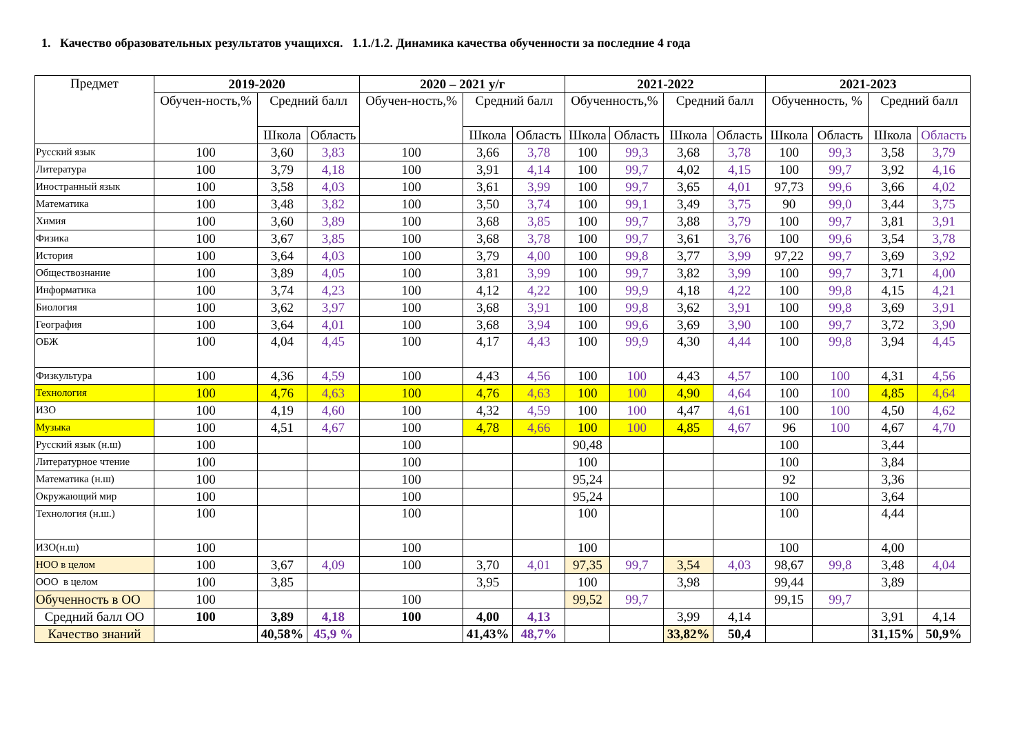1. Качество образовательных результатов учащихся. 1.1./1.2. Динамика качества обученности за последние 4 года
| Предмет | 2019-2020 | | | 2020 – 2021 у/г | | | 2021-2022 | | | | 2021-2023 | | | |
| --- | --- | --- | --- | --- | --- | --- | --- | --- | --- | --- | --- | --- | --- | --- |
| | Обучен-ность,% | Средний балл | | Обучен-ность,% | Средний балл | | Обученность,% | | Средний балл | | Обученность, % | | Средний балл | |
| | | Школа | Область | | Школа | Область | Школа | Область | Школа | Область | Школа | Область | Школа | Область |
| Русский язык | 100 | 3,60 | 3,83 | 100 | 3,66 | 3,78 | 100 | 99,3 | 3,68 | 3,78 | 100 | 99,3 | 3,58 | 3,79 |
| Литература | 100 | 3,79 | 4,18 | 100 | 3,91 | 4,14 | 100 | 99,7 | 4,02 | 4,15 | 100 | 99,7 | 3,92 | 4,16 |
| Иностранный язык | 100 | 3,58 | 4,03 | 100 | 3,61 | 3,99 | 100 | 99,7 | 3,65 | 4,01 | 97,73 | 99,6 | 3,66 | 4,02 |
| Математика | 100 | 3,48 | 3,82 | 100 | 3,50 | 3,74 | 100 | 99,1 | 3,49 | 3,75 | 90 | 99,0 | 3,44 | 3,75 |
| Химия | 100 | 3,60 | 3,89 | 100 | 3,68 | 3,85 | 100 | 99,7 | 3,88 | 3,79 | 100 | 99,7 | 3,81 | 3,91 |
| Физика | 100 | 3,67 | 3,85 | 100 | 3,68 | 3,78 | 100 | 99,7 | 3,61 | 3,76 | 100 | 99,6 | 3,54 | 3,78 |
| История | 100 | 3,64 | 4,03 | 100 | 3,79 | 4,00 | 100 | 99,8 | 3,77 | 3,99 | 97,22 | 99,7 | 3,69 | 3,92 |
| Обществознание | 100 | 3,89 | 4,05 | 100 | 3,81 | 3,99 | 100 | 99,7 | 3,82 | 3,99 | 100 | 99,7 | 3,71 | 4,00 |
| Информатика | 100 | 3,74 | 4,23 | 100 | 4,12 | 4,22 | 100 | 99,9 | 4,18 | 4,22 | 100 | 99,8 | 4,15 | 4,21 |
| Биология | 100 | 3,62 | 3,97 | 100 | 3,68 | 3,91 | 100 | 99,8 | 3,62 | 3,91 | 100 | 99,8 | 3,69 | 3,91 |
| География | 100 | 3,64 | 4,01 | 100 | 3,68 | 3,94 | 100 | 99,6 | 3,69 | 3,90 | 100 | 99,7 | 3,72 | 3,90 |
| ОБЖ | 100 | 4,04 | 4,45 | 100 | 4,17 | 4,43 | 100 | 99,9 | 4,30 | 4,44 | 100 | 99,8 | 3,94 | 4,45 |
| Физкультура | 100 | 4,36 | 4,59 | 100 | 4,43 | 4,56 | 100 | 100 | 4,43 | 4,57 | 100 | 100 | 4,31 | 4,56 |
| Технология | 100 | 4,76 | 4,63 | 100 | 4,76 | 4,63 | 100 | 100 | 4,90 | 4,64 | 100 | 100 | 4,85 | 4,64 |
| ИЗО | 100 | 4,19 | 4,60 | 100 | 4,32 | 4,59 | 100 | 100 | 4,47 | 4,61 | 100 | 100 | 4,50 | 4,62 |
| Музыка | 100 | 4,51 | 4,67 | 100 | 4,78 | 4,66 | 100 | 100 | 4,85 | 4,67 | 96 | 100 | 4,67 | 4,70 |
| Русский язык (н.ш) | 100 | | | 100 | | | 90,48 | | | | 100 | | 3,44 | |
| Литературное чтение | 100 | | | 100 | | | 100 | | | | 100 | | 3,84 | |
| Математика (н.ш) | 100 | | | 100 | | | 95,24 | | | | 92 | | 3,36 | |
| Окружающий мир | 100 | | | 100 | | | 95,24 | | | | 100 | | 3,64 | |
| Технология (н.ш.) | 100 | | | 100 | | | 100 | | | | 100 | | 4,44 | |
| ИЗО(н.ш) | 100 | | | 100 | | | 100 | | | | 100 | | 4,00 | |
| НОО в целом | 100 | 3,67 | 4,09 | 100 | 3,70 | 4,01 | 97,35 | 99,7 | 3,54 | 4,03 | 98,67 | 99,8 | 3,48 | 4,04 |
| ООО в целом | 100 | 3,85 | | | 3,95 | | 100 | | 3,98 | | 99,44 | | 3,89 | |
| Обученность в ОО | 100 | | | 100 | | | 99,52 | 99,7 | | | 99,15 | 99,7 | | |
| Средний балл ОО | 100 | 3,89 | 4,18 | 100 | 4,00 | 4,13 | | | 3,99 | 4,14 | | | 3,91 | 4,14 |
| Качество знаний | | 40,58% | 45,9 % | | 41,43% | 48,7% | | | 33,82% | 50,4 | | | 31,15% | 50,9% |